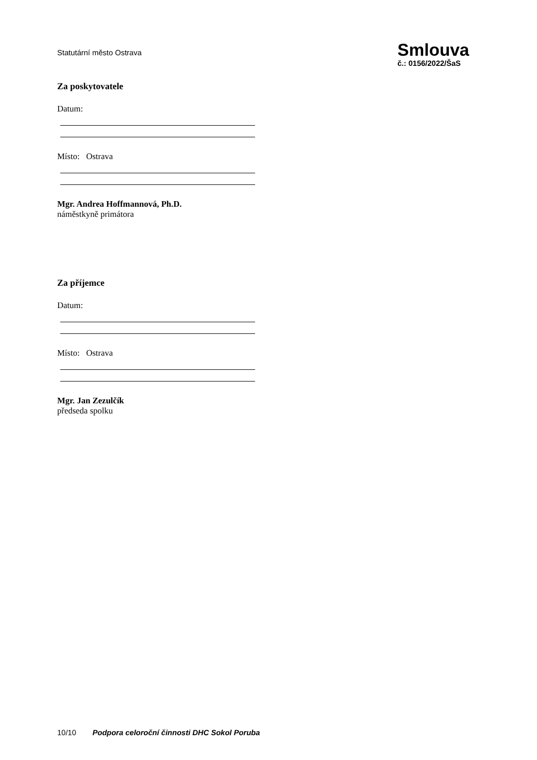Statutární město Ostrava
Smlouva
č.: 0156/2022/ŠaS
Za poskytovatele
Datum:
Místo: Ostrava
Mgr. Andrea Hoffmannová, Ph.D.
náměstkyně primátora
Za příjemce
Datum:
Místo: Ostrava
Mgr. Jan Zezulčík
předseda spolku
10/10 Podpora celoroční činnosti DHC Sokol Poruba